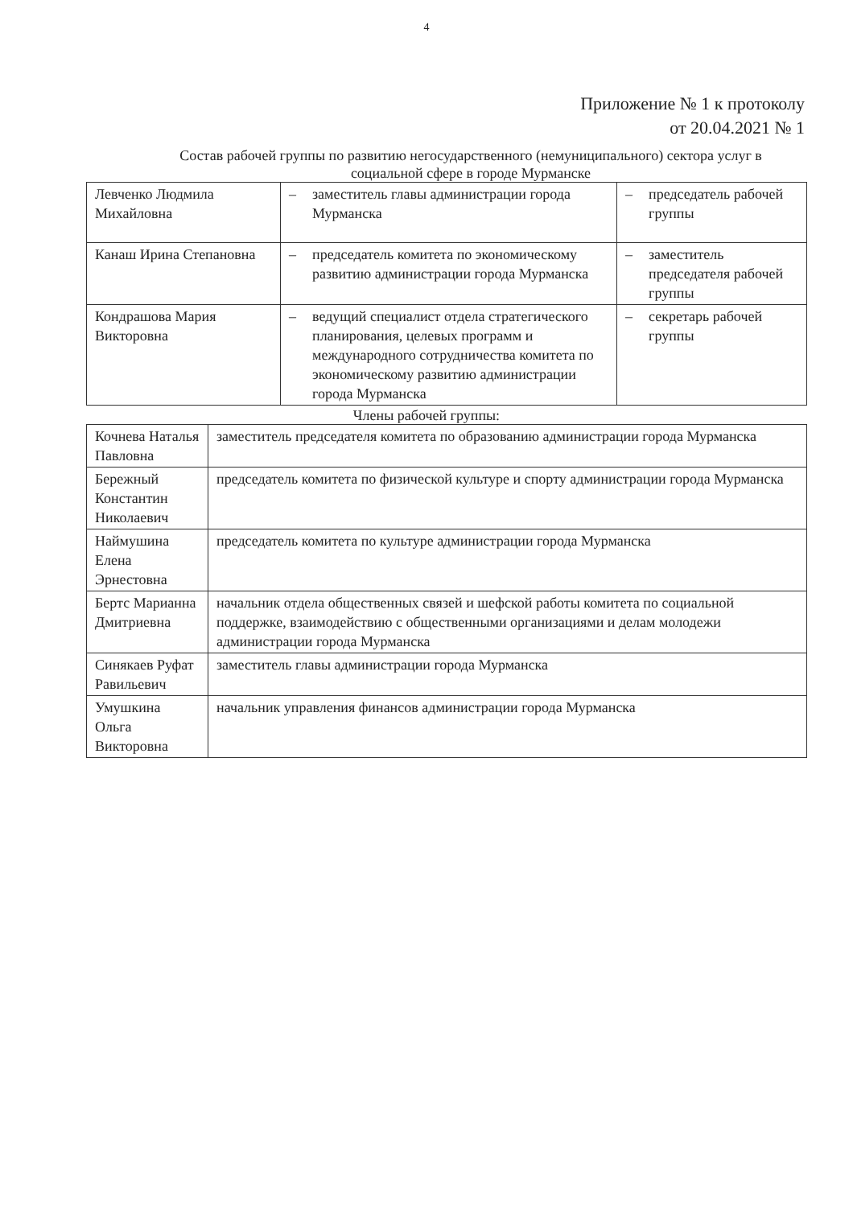4
Приложение № 1 к протоколу
от 20.04.2021 № 1
Состав рабочей группы по развитию негосударственного (немуниципального) сектора услуг в социальной сфере в городе Мурманске
| Левченко Людмила Михайловна | – заместитель главы администрации города Мурманска | – председатель рабочей группы |
| Канаш Ирина Степановна | – председатель комитета по экономическому развитию администрации города Мурманска | – заместитель председателя рабочей группы |
| Кондрашова Мария Викторовна | – ведущий специалист отдела стратегического планирования, целевых программ и международного сотрудничества комитета по экономическому развитию администрации города Мурманска | – секретарь рабочей группы |
Члены рабочей группы:
| Кочнева Наталья Павловна | заместитель председателя комитета по образованию администрации города Мурманска |
| Бережный Константин Николаевич | председатель комитета по физической культуре и спорту администрации города Мурманска |
| Наймушина Елена Эрнестовна | председатель комитета по культуре администрации города Мурманска |
| Бертс Марианна Дмитриевна | начальник отдела общественных связей и шефской работы комитета по социальной поддержке, взаимодействию с общественными организациями и делам молодежи администрации города Мурманска |
| Синякаев Руфат Равильевич | заместитель главы администрации города Мурманска |
| Умушкина Ольга Викторовна | начальник управления финансов администрации города Мурманска |